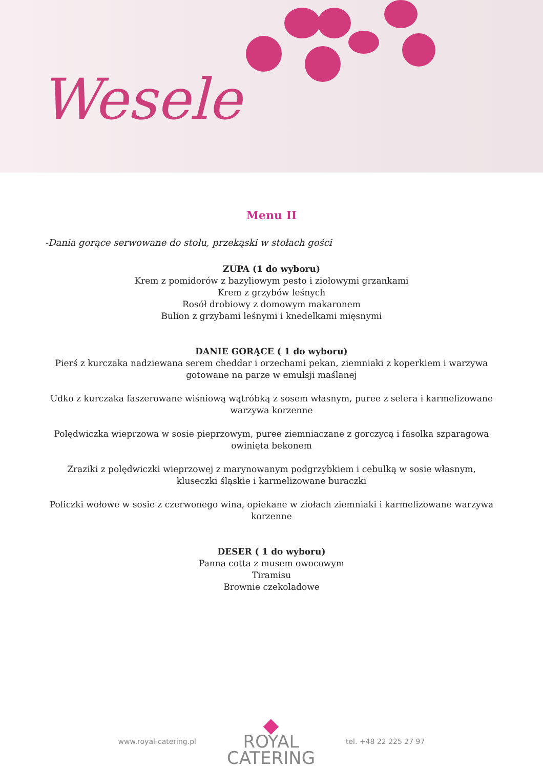Wesele
Menu II
-Dania gorące serwowane do stołu, przekąski w stołach gości
ZUPA (1 do wyboru)
Krem z pomidorów z bazyliowym pesto i ziołowymi grzankami
Krem z grzybów leśnych
Rosół drobiowy z domowym makaronem
Bulion z grzybami leśnymi i knedelkami mięsnymi
DANIE GORĄCE ( 1 do wyboru)
Pierś z kurczaka nadziewana serem cheddar i orzechami pekan, ziemniaki z koperkiem i warzywa gotowane na parze w emulsji maślanej
Udko z kurczaka faszerowane wiśniową wątróbką z sosem własnym, puree z selera i karmelizowane warzywa korzenne
Polędwiczka wieprzowa w sosie pieprzowym, puree ziemniaczane z gorczycą i fasolka szparagowa owinięta bekonem
Zraziki z polędwiczki wieprzowej z marynowanym podgrzybkiem i cebulką w sosie własnym, kluseczki śląskie i karmelizowane buraczki
Policzki wołowe w sosie z czerwonego wina, opiekane w ziołach ziemniaki i karmelizowane warzywa korzenne
DESER ( 1 do wyboru)
Panna cotta z musem owocowym
Tiramisu
Brownie czekoladowe
www.royal-catering.pl
◆
ROYAL
CATERING
tel. +48 22 225 27 97